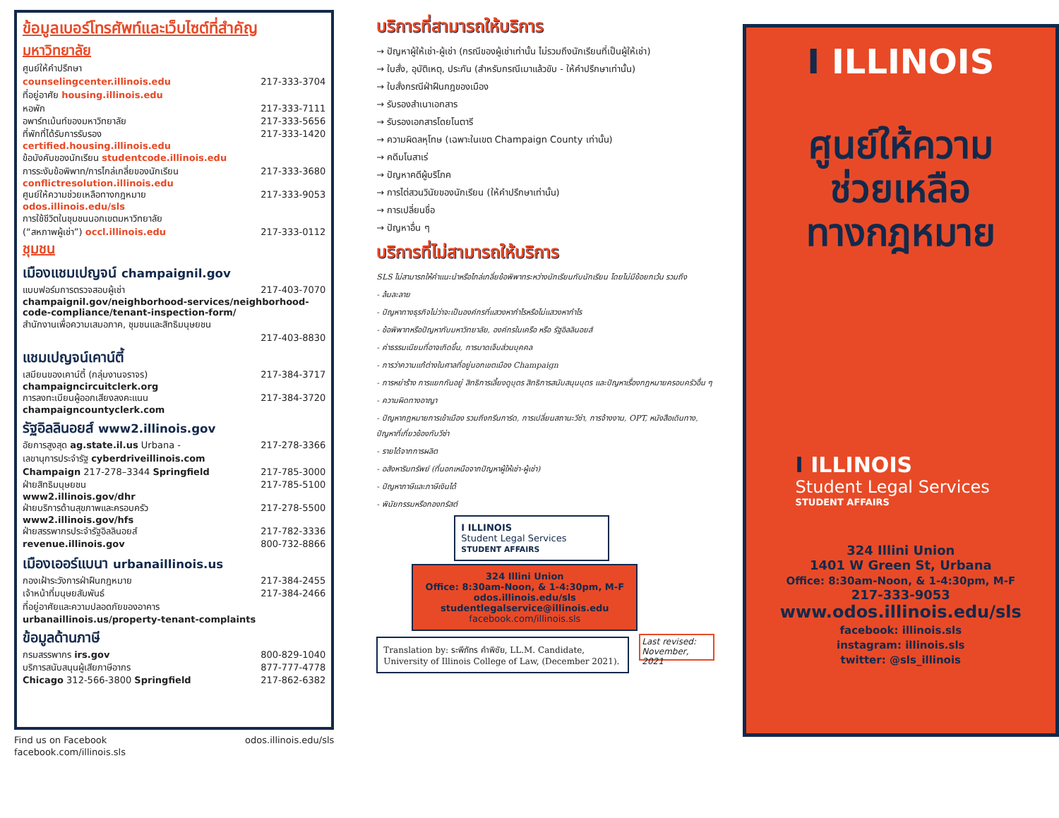ข้อมูลเบอร์โทรศัพท์และเว็บไซต์ที่สำคัญ
มหาวิทยาลัย
ศูนย์ให้คำปรึกษา
counselingcenter.illinois.edu 217-333-3704
ที่อยู่อาศัย housing.illinois.edu
หอพัก 217-333-7111
อพาร์ทเม้นท์ของมหาวิทยาลัย 217-333-5656
ที่พักที่ได้รับการรับรอง 217-333-1420
certified.housing.illinois.edu
ข้อบังคับของนักเรียน studentcode.illinois.edu
การระงับข้อพิพาท/การไกล่เกลี่ยของนักเรียน 217-333-3680
conflictresolution.illinois.edu
ศูนย์ให้ความช่วยเหลือทางกฎหมาย 217-333-9053
odos.illinois.edu/sls
การใช้ชีวิตในชุมชนนอกเขตมหาวิทยาลัย
(“สหภาพผู้เช่า”) occl.illinois.edu 217-333-0112
ชุมชน
เมืองแชมเปญจน์ champaignil.gov
แบบฟอร์มการตรวจสอบผู้เช่า 217-403-7070
champaignil.gov/neighborhood-services/neighborhood-code-compliance/tenant-inspection-form/
สำนักงานเพื่อความเสมอภาค, ชุมชนและสิทธิมนุษยชน
217-403-8830
แชมเปญจน์เคาน์ตี้
เสมียนของเคาน์ตี้ (กลุ่มงานจราจร) 217-384-3717
champaigncircuitclerk.org
การลงทะเบียนผู้ออกเสียงลงคะแนน 217-384-3720
champaigncountyclerk.com
รัฐอิลลินอยส์ www2.illinois.gov
อัยการสูงสุด ag.state.il.us Urbana - 217-278-3366
เลขานุการประจำรัฐ cyberdriveillinois.com
Champaign 217-278–3344 Springfield 217-785-3000
ฝ่ายสิทธิมนุษยชน 217-785-5100
www2.illinois.gov/dhr
ฝ่ายบริการด้านสุขภาพและครอบครัว 217-278-5500
www2.illinois.gov/hfs
ฝ่ายสรรพากรประจำรัฐอิลลินอยส์ 217-782-3336
revenue.illinois.gov 800-732-8866
เมืองเออร์แบนา urbanaillinois.us
กองเฝ้าระวังการฝ่าฝืนกฎหมาย 217-384-2455
เจ้าหน้าที่มนุษยสัมพันธ์ 217-384-2466
ที่อยู่อาศัยและความปลอดภัยของอาคาร
urbanaillinois.us/property-tenant-complaints
ข้อมูลด้านภาษี
กรมสรรพากร irs.gov 800-829-1040
บริการสนับสนุนผู้เสียภาษีอากร 877-777-4778
Chicago 312-566-3800 Springfield 217-862-6382
Find us on Facebook odos.illinois.edu/sls
facebook.com/illinois.sls
บริการที่สามารถให้บริการ
→ ปัญหาผู้ให้เช่า-ผู้เช่า (กรณีของผู้เช่าเท่านั้น ไม่รวมถึงนักเรียนที่เป็นผู้ให้เช่า)
→ ใบสั่ง, อุบัติเหตุ, ประกัน (สำหรับกรณีเมาแล้วขับ - ให้คำปรึกษาเท่านั้น)
→ ใบสั่งกรณีฝ่าฝืนกฎของเมือง
→ รับรองสำเนาเอกสาร
→ รับรองเอกสารโดยโนตารี
→ ความผิดลหุโทษ (เฉพาะในเขต Champaign County เท่านั้น)
→ คดีมโนสาเร่
→ ปัญหาคดีผู้บริโภค
→ การไต่สวนวินัยของนักเรียน (ให้คำปรึกษาเท่านั้น)
→ การเปลี่ยนชื่อ
→ ปัญหาอื่น ๆ
บริการที่ไม่สามารถให้บริการ
SLS ไม่สามารถให้คำแนะนำหรือไกล่เกลี่ยข้อพิพาทระหว่างนักเรียนกับนักเรียน โดยไม่มีข้อยกเว้น รวมถึง
- ล้มละลาย
- ปัญหาทางธุรกิจไม่ว่าจะเป็นองค์กรที่แสวงหากำไรหรือไม่แสวงหากำไร
- ข้อพิพาทหรือปัญหากับมหาวิทยาลัย, องค์กรในเครือ หรือ รัฐอิลลินอยส์
- ค่าธรรมเนียมที่อาจเกิดขึ้น, การบาดเจ็บส่วนบุคคล
- การว่าความแก้ต่างในศาลที่อยู่นอกเขตเมือง Champaign
- การหย่าร้าง การแยกกันอยู่ สิทธิการเลี้ยงดูบุตร สิทธิการสนับสนุนบุตร และปัญหาเรื่องกฎหมายครอบครัวอื่น ๆ
- ความผิดทางอาญา
- ปัญหากฎหมายการเข้าเมือง รวมถึงกรีนการ์ด, การเปลี่ยนสถานะวีซ่า, การจ้างงาน, OPT, หนังสือเดินทาง, ปัญหาที่เกี่ยวข้องกับวีซ่า
- รายได้จากการผลิต
- อสังหาริมทรัพย์ (ที่นอกเหนือจากปัญหาผู้ให้เช่า-ผู้เช่า)
- ปัญหาภาษีและภาษีเงินได้
- พินัยกรรมหรือกองทรัสต์
I ILLINOIS
Student Legal Services
STUDENT AFFAIRS
324 Illini Union
Office: 8:30am-Noon, & 1-4:30pm, M-F
odos.illinois.edu/sls
studentlegalservice@illinois.edu
facebook.com/illinois.sls
Translation by: ระพีภัทร คำพิชัย, LL.M. Candidate, University of Illinois College of Law, (December 2021).
Last revised: November, 2021
I ILLINOIS
ศูนย์ให้ความ
ช่วยเหลือ
ทางกฎหมาย
I ILLINOIS
Student Legal Services
STUDENT AFFAIRS
324 Illini Union
1401 W Green St, Urbana
Office: 8:30am-Noon, & 1-4:30pm, M-F
217-333-9053
www.odos.illinois.edu/sls
facebook: illinois.sls
instagram: illinois.sls
twitter: @sls_illinois